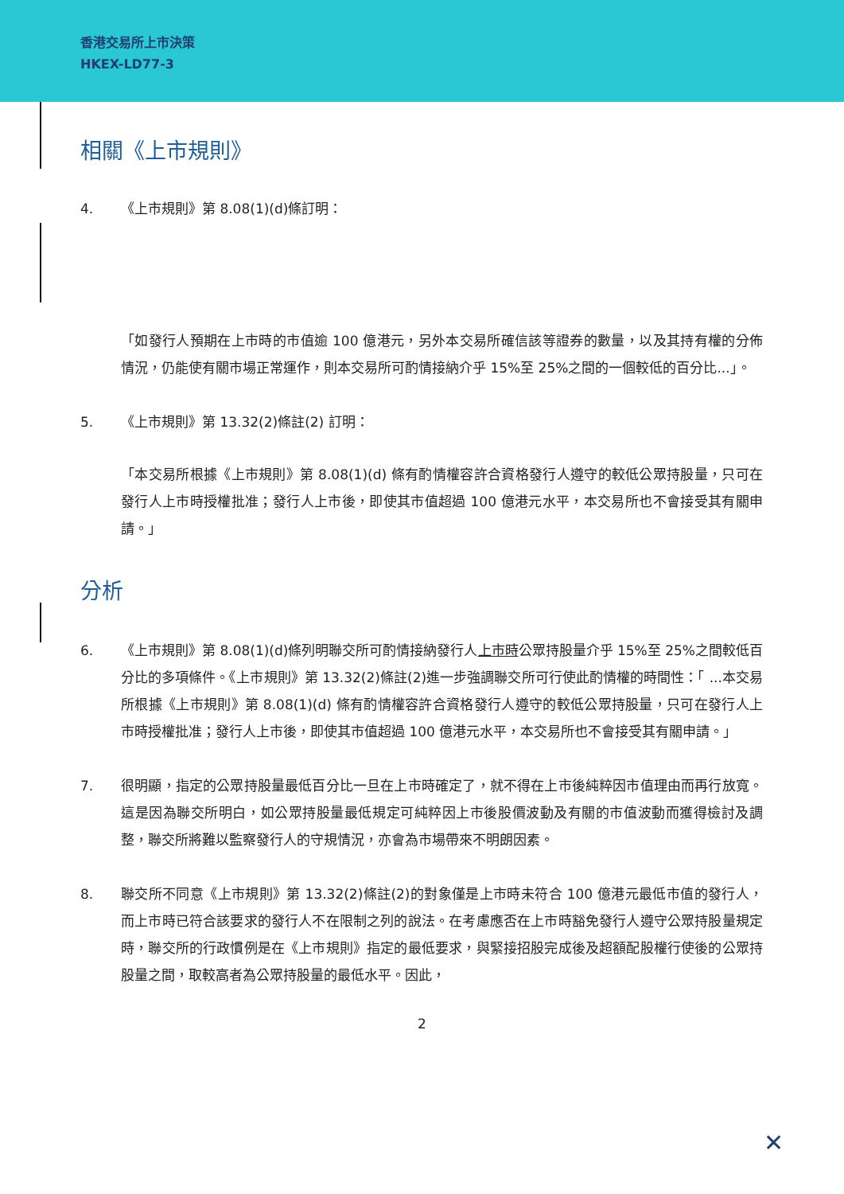香港交易所上市決策
HKEX-LD77-3
相關《上市規則》
4. 《上市規則》第 8.08(1)(d)條訂明：
「如發行人預期在上市時的市值逾 100 億港元，另外本交易所確信該等證券的數量，以及其持有權的分佈情況，仍能使有關市場正常運作，則本交易所可酌情接納介乎 15%至 25%之間的一個較低的百分比...」。
5. 《上市規則》第 13.32(2)條註(2) 訂明：
「本交易所根據《上市規則》第 8.08(1)(d) 條有酌情權容許合資格發行人遵守的較低公眾持股量，只可在發行人上市時授權批准；發行人上市後，即使其市值超過 100 億港元水平，本交易所也不會接受其有關申請。」
分析
6. 《上市規則》第 8.08(1)(d)條列明聯交所可酌情接納發行人上市時公眾持股量介乎 15%至 25%之間較低百分比的多項條件。《上市規則》第 13.32(2)條註(2)進一步強調聯交所可行使此酌情權的時間性：「 ...本交易所根據《上市規則》第 8.08(1)(d) 條有酌情權容許合資格發行人遵守的較低公眾持股量，只可在發行人上市時授權批准；發行人上市後，即使其市值超過 100 億港元水平，本交易所也不會接受其有關申請。」
7. 很明顯，指定的公眾持股量最低百分比一旦在上市時確定了，就不得在上市後純粹因市值理由而再行放寬。這是因為聯交所明白，如公眾持股量最低規定可純粹因上市後股價波動及有關的市值波動而獲得檢討及調整，聯交所將難以監察發行人的守規情況，亦會為市場帶來不明朗因素。
8. 聯交所不同意《上市規則》第 13.32(2)條註(2)的對象僅是上市時未符合 100 億港元最低市值的發行人，而上市時已符合該要求的發行人不在限制之列的說法。在考慮應否在上市時豁免發行人遵守公眾持股量規定時，聯交所的行政慣例是在《上市規則》指定的最低要求，與緊接招股完成後及超額配股權行使後的公眾持股量之間，取較高者為公眾持股量的最低水平。因此，
2
✕